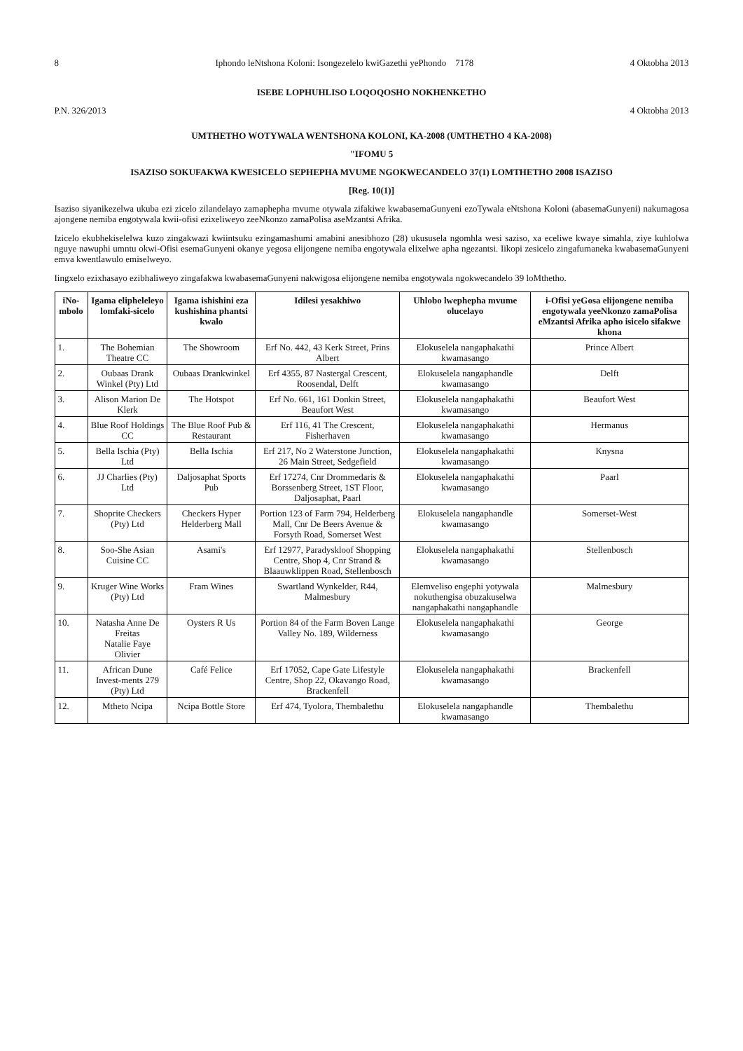8 Iphondo leNtshona Koloni: Isongezelelo kwiGazethi yePhondo 7178 4 Oktobha 2013
ISEBE LOPHUHLISO LOQOQOSHO NOKHENKETHO
P.N. 326/2013 4 Oktobha 2013
UMTHETHO WOTYWALA WENTSHONA KOLONI, KA-2008 (UMTHETHO 4 KA-2008)
"IFOMU 5
ISAZISO SOKUFAKWA KWESICELO SEPHEPHA MVUME NGOKWECANDELO 37(1) LOMTHETHO 2008 ISAZISO
[Reg. 10(1)]
Isaziso siyanikezelwa ukuba ezi zicelo zilandelayo zamaphepha mvume otywala zifakiwe kwabasemaGunyeni ezoTywala eNtshona Koloni (abasemaGunyeni) nakumagosa ajongene nemiba engotywala kwii-ofisi ezixeliweyo zeeNkonzo zamaPolisa aseMzantsi Afrika.
Izicelo ekubhekiselelwa kuzo zingakwazi kwiintsuku ezingamashumi amabini anesibhozo (28) ukususela ngomhla wesi saziso, xa eceliwe kwaye simahla, ziye kuhlolwa nguye nawuphi umntu okwi-Ofisi esemaGunyeni okanye yegosa elijongene nemiba engotywala elixelwe apha ngezantsi. Iikopi zesicelo zingafumaneka kwabasemaGunyeni emva kwentlawulo emiselweyo.
Iingxelo ezixhasayo ezibhaliweyo zingafakwa kwabasemaGunyeni nakwigosa elijongene nemiba engotywala ngokwecandelo 39 loMthetho.
| iNo-mbolo | Igama elipheleleyo lomfaki-sicelo | Igama ishishini eza kushishina phantsi kwalo | Idilesi yesakhiwo | Uhlobo lwephepha mvume olucelayo | i-Ofisi yeGosa elijongene nemiba engotywala yeeNkonzo zamaPolisa eMzantsi Afrika apho isicelo sifakwe khona |
| --- | --- | --- | --- | --- | --- |
| 1. | The Bohemian Theatre CC | The Showroom | Erf No. 442, 43 Kerk Street, Prins Albert | Elokuselela nangaphakathi kwamasango | Prince Albert |
| 2. | Oubaas Drank Winkel (Pty) Ltd | Oubaas Drankwinkel | Erf 4355, 87 Nastergal Crescent, Roosendal, Delft | Elokuselela nangaphandle kwamasango | Delft |
| 3. | Alison Marion De Klerk | The Hotspot | Erf No. 661, 161 Donkin Street, Beaufort West | Elokuselela nangaphakathi kwamasango | Beaufort West |
| 4. | Blue Roof Holdings CC | The Blue Roof Pub & Restaurant | Erf 116, 41 The Crescent, Fisherhaven | Elokuselela nangaphakathi kwamasango | Hermanus |
| 5. | Bella Ischia (Pty) Ltd | Bella Ischia | Erf 217, No 2 Waterstone Junction, 26 Main Street, Sedgefield | Elokuselela nangaphakathi kwamasango | Knysna |
| 6. | JJ Charlies (Pty) Ltd | Daljosaphat Sports Pub | Erf 17274, Cnr Drommedaris & Borssenberg Street, 1ST Floor, Daljosaphat, Paarl | Elokuselela nangaphakathi kwamasango | Paarl |
| 7. | Shoprite Checkers (Pty) Ltd | Checkers Hyper Helderberg Mall | Portion 123 of Farm 794, Helderberg Mall, Cnr De Beers Avenue & Forsyth Road, Somerset West | Elokuselela nangaphandle kwamasango | Somerset-West |
| 8. | Soo-She Asian Cuisine CC | Asami's | Erf 12977, Paradyskloof Shopping Centre, Shop 4, Cnr Strand & Blaauwklippen Road, Stellenbosch | Elokuselela nangaphakathi kwamasango | Stellenbosch |
| 9. | Kruger Wine Works (Pty) Ltd | Fram Wines | Swartland Wynkelder, R44, Malmesbury | Elemveliso engephi yotywala nokuthengisa obuzakuselwa nangaphakathi nangaphandle | Malmesbury |
| 10. | Natasha Anne De Freitas Natalie Faye Olivier | Oysters R Us | Portion 84 of the Farm Boven Lange Valley No. 189, Wilderness | Elokuselela nangaphakathi kwamasango | George |
| 11. | African Dune Invest-ments 279 (Pty) Ltd | Café Felice | Erf 17052, Cape Gate Lifestyle Centre, Shop 22, Okavango Road, Brackenfell | Elokuselela nangaphakathi kwamasango | Brackenfell |
| 12. | Mtheto Ncipa | Ncipa Bottle Store | Erf 474, Tyolora, Thembalethu | Elokuselela nangaphandle kwamasango | Thembalethu |